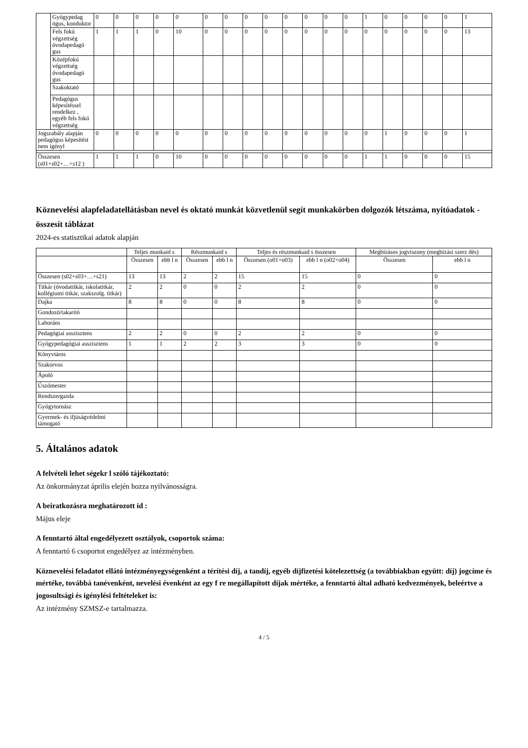| | Gyógypedag ógus, konduktor | 0 | 0 | 0 | 0 | 0 | 0 | 0 | 0 | 0 | 0 | 0 | 0 | 0 | 1 | 0 | 0 | 0 | 0 | 1 |
| | Fels fokú végzettség óvodapedagó gus | 1 | 1 | 1 | 0 | 10 | 0 | 0 | 0 | 0 | 0 | 0 | 0 | 0 | 0 | 0 | 0 | 0 | 0 | 13 |
| | Középfokú végzettség óvodapedagó gus | | | | | | | | | | | | | | | | | | | |
| | Szakoktató | | | | | | | | | | | | | | | | | | | |
| | Pedagógus képesítéssel rendelkez , egyéb fels fokú végzettség | | | | | | | | | | | | | | | | | | | |
| Jogszabály alapján pedagógus képesítést nem igényl | | 0 | 0 | 0 | 0 | 0 | 0 | 0 | 0 | 0 | 0 | 0 | 0 | 0 | 0 | 1 | 0 | 0 | 0 | 1 |
| Összesen (s01+s02+…+s12 ) | | 1 | 1 | 1 | 0 | 10 | 0 | 0 | 0 | 0 | 0 | 0 | 0 | 0 | 1 | 1 | 0 | 0 | 0 | 15 |
Köznevelési alapfeladatellátásban nevel és oktató munkát közvetlenül segít munkakörben dolgozók létszáma, nyitóadatok - összesít táblázat
2024-es statisztikai adatok alapján
| | Teljes munkaid s | | Részmunkaid s | | Teljes és részmunkaid s összesen | | Megbízásos jogviszony (megbízási szerz dés) | |
| --- | --- | --- | --- | --- | --- | --- | --- | --- |
| | Összesen | ebb l n | Összesen | ebb l n | Összesen (o01+o03) | ebb l n (o02+o04) | Összesen | ebb l n |
| Összesen (s02+s03+…+s21) | 13 | 13 | 2 | 2 | 15 | 15 | 0 | 0 |
| Titkár (óvodatitkár, iskolatitkár, kollégiumi titkár, szakszolg. titkár) | 2 | 2 | 0 | 0 | 2 | 2 | 0 | 0 |
| Dajka | 8 | 8 | 0 | 0 | 8 | 8 | 0 | 0 |
| Gondozó/takarító | | | | | | | | |
| Laboráns | | | | | | | | |
| Pedagógiai asszisztens | 2 | 2 | 0 | 0 | 2 | 2 | 0 | 0 |
| Gyógypedagógiai asszisztens | 1 | 1 | 2 | 2 | 3 | 3 | 0 | 0 |
| Könyvtáros | | | | | | | | |
| Szakorvos | | | | | | | | |
| Ápoló | | | | | | | | |
| Úszómester | | | | | | | | |
| Rendszergazda | | | | | | | | |
| Gyógytornász | | | | | | | | |
| Gyermek- és ifjúságvédelmi támogató | | | | | | | | |
5. Általános adatok
A felvételi lehet ségekr l szóló tájékoztató:
Az önkormányzat április elején hozza nyilvánosságra.
A beiratkozásra meghatározott id :
Május eleje
A fenntartó által engedélyezett osztályok, csoportok száma:
A fenntartó 6 csoportot engedélyez az intézményben.
Köznevelési feladatot ellátó intézményegységenként a térítési díj, a tandíj, egyéb díjfizetési kötelezettség (a továbbiakban együtt: díj) jogcíme és mértéke, továbbá tanévenként, nevelési évenként az egy f re megállapított díjak mértéke, a fenntartó által adható kedvezmények, beleértve a jogosultsági és igénylési feltételeket is:
Az intézmény SZMSZ-e tartalmazza.
4 / 5